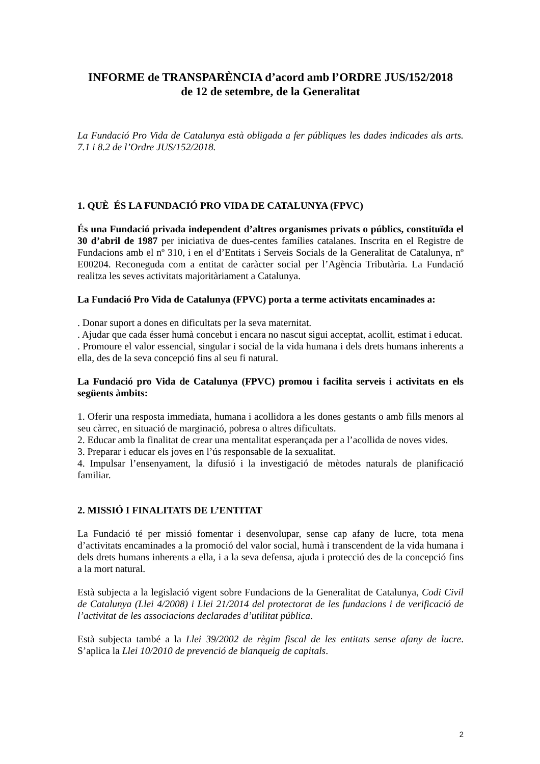INFORME de TRANSPARÈNCIA d’acord amb l’ORDRE JUS/152/2018
de 12 de setembre, de la Generalitat
La Fundació Pro Vida de Catalunya està obligada a fer públiques les dades indicades als arts. 7.1 i 8.2 de l’Ordre JUS/152/2018.
1. QUÈ ÉS LA FUNDACIÓ PRO VIDA DE CATALUNYA (FPVC)
És una Fundació privada independent d’altres organismes privats o públics, constituïda el 30 d’abril de 1987 per iniciativa de dues-centes famílies catalanes. Inscrita en el Registre de Fundacions amb el nº 310, i en el d’Entitats i Serveis Socials de la Generalitat de Catalunya, nº E00204. Reconeguda com a entitat de caràcter social per l’Agència Tributària. La Fundació realitza les seves activitats majoritàriament a Catalunya.
La Fundació Pro Vida de Catalunya (FPVC) porta a terme activitats encaminades a:
. Donar suport a dones en dificultats per la seva maternitat.
. Ajudar que cada ésser humà concebut i encara no nascut sigui acceptat, acollit, estimat i educat.
. Promoure el valor essencial, singular i social de la vida humana i dels drets humans inherents a ella, des de la seva concepció fins al seu fi natural.
La Fundació pro Vida de Catalunya (FPVC) promou i facilita serveis i activitats en els següents àmbits:
1. Oferir una resposta immediata, humana i acollidora a les dones gestants o amb fills menors al seu càrrec, en situació de marginació, pobresa o altres dificultats.
2. Educar amb la finalitat de crear una mentalitat esperançada per a l’acollida de noves vides.
3. Preparar i educar els joves en l’ús responsable de la sexualitat.
4. Impulsar l’ensenyament, la difusió i la investigació de mètodes naturals de planificació familiar.
2. MISSIÓ I FINALITATS DE L’ENTITAT
La Fundació té per missió fomentar i desenvolupar, sense cap afany de lucre, tota mena d’activitats encaminades a la promoció del valor social, humà i transcendent de la vida humana i dels drets humans inherents a ella, i a la seva defensa, ajuda i protecció des de la concepció fins a la mort natural.
Està subjecta a la legislació vigent sobre Fundacions de la Generalitat de Catalunya, Codi Civil de Catalunya (Llei 4/2008) i Llei 21/2014 del protectorat de les fundacions i de verificació de l’activitat de les associacions declarades d’utilitat pública.
Està subjecta també a la Llei 39/2002 de règim fiscal de les entitats sense afany de lucre. S’aplica la Llei 10/2010 de prevenció de blanqueig de capitals.
2